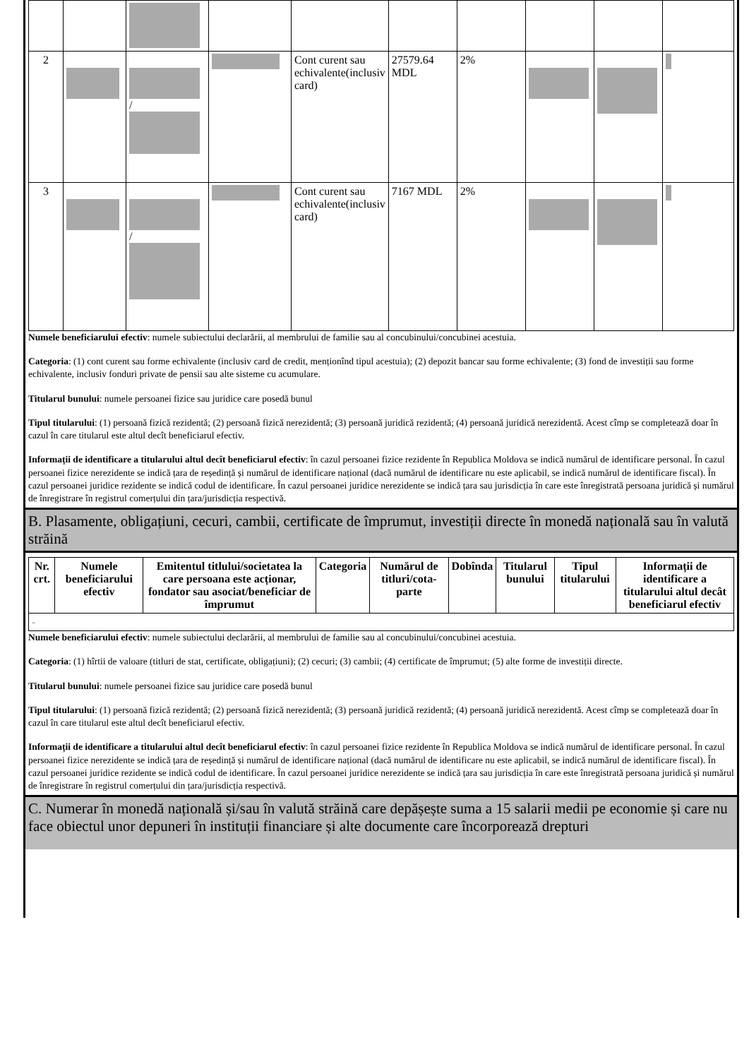| 2 | | / | | Cont curent sau echivalente(inclusiv card) | 27579.64 MDL | 2% | | | |
| 3 | | / | | Cont curent sau echivalente(inclusiv card) | 7167 MDL | 2% | | | |
Numele beneficiarului efectiv: numele subiectului declarării, al membrului de familie sau al concubinului/concubinei acestuia.
Categoria: (1) cont curent sau forme echivalente (inclusiv card de credit, menționînd tipul acestuia); (2) depozit bancar sau forme echivalente; (3) fond de investiții sau forme echivalente, inclusiv fonduri private de pensii sau alte sisteme cu acumulare.
Titularul bunului: numele persoanei fizice sau juridice care posedă bunul
Tipul titularului: (1) persoană fizică rezidentă; (2) persoană fizică nerezidentă; (3) persoană juridică rezidentă; (4) persoană juridică nerezidentă. Acest cîmp se completează doar în cazul în care titularul este altul decît beneficiarul efectiv.
Informații de identificare a titularului altul decît beneficiarul efectiv: în cazul persoanei fizice rezidente în Republica Moldova se indică numărul de identificare personal. În cazul persoanei fizice nerezidente se indică țara de reședință și numărul de identificare național (dacă numărul de identificare nu este aplicabil, se indică numărul de identificare fiscal). În cazul persoanei juridice rezidente se indică codul de identificare. În cazul persoanei juridice nerezidente se indică țara sau jurisdicția în care este înregistrată persoana juridică și numărul de înregistrare în registrul comerțului din țara/jurisdicția respectivă.
B. Plasamente, obligațiuni, cecuri, cambii, certificate de împrumut, investiții directe în monedă națională sau în valută străină
| Nr. crt. | Numele beneficiarului efectiv | Emitentul titlului/societatea la care persoana este acționar, fondator sau asociat/beneficiar de împrumut | Categoria | Numărul de titluri/cota-parte | Dobînda | Titularul bunului | Tipul titularului | Informații de identificare a titularului altul decât beneficiarul efectiv |
| --- | --- | --- | --- | --- | --- | --- | --- | --- |
| - | | | | | | | | |
Numele beneficiarului efectiv: numele subiectului declarării, al membrului de familie sau al concubinului/concubinei acestuia.
Categoria: (1) hîrtii de valoare (titluri de stat, certificate, obligațiuni); (2) cecuri; (3) cambii; (4) certificate de împrumut; (5) alte forme de investiții directe.
Titularul bunului: numele persoanei fizice sau juridice care posedă bunul
Tipul titularului: (1) persoană fizică rezidentă; (2) persoană fizică nerezidentă; (3) persoană juridică rezidentă; (4) persoană juridică nerezidentă. Acest cîmp se completează doar în cazul în care titularul este altul decît beneficiarul efectiv.
Informații de identificare a titularului altul decît beneficiarul efectiv: în cazul persoanei fizice rezidente în Republica Moldova se indică numărul de identificare personal. În cazul persoanei fizice nerezidente se indică țara de reședință și numărul de identificare național (dacă numărul de identificare nu este aplicabil, se indică numărul de identificare fiscal). În cazul persoanei juridice rezidente se indică codul de identificare. În cazul persoanei juridice nerezidente se indică țara sau jurisdicția în care este înregistrată persoana juridică și numărul de înregistrare în registrul comerțului din țara/jurisdicția respectivă.
C. Numerar în monedă națională și/sau în valută străină care depășește suma a 15 salarii medii pe economie și care nu face obiectul unor depuneri în instituții financiare și alte documente care încorporează drepturi